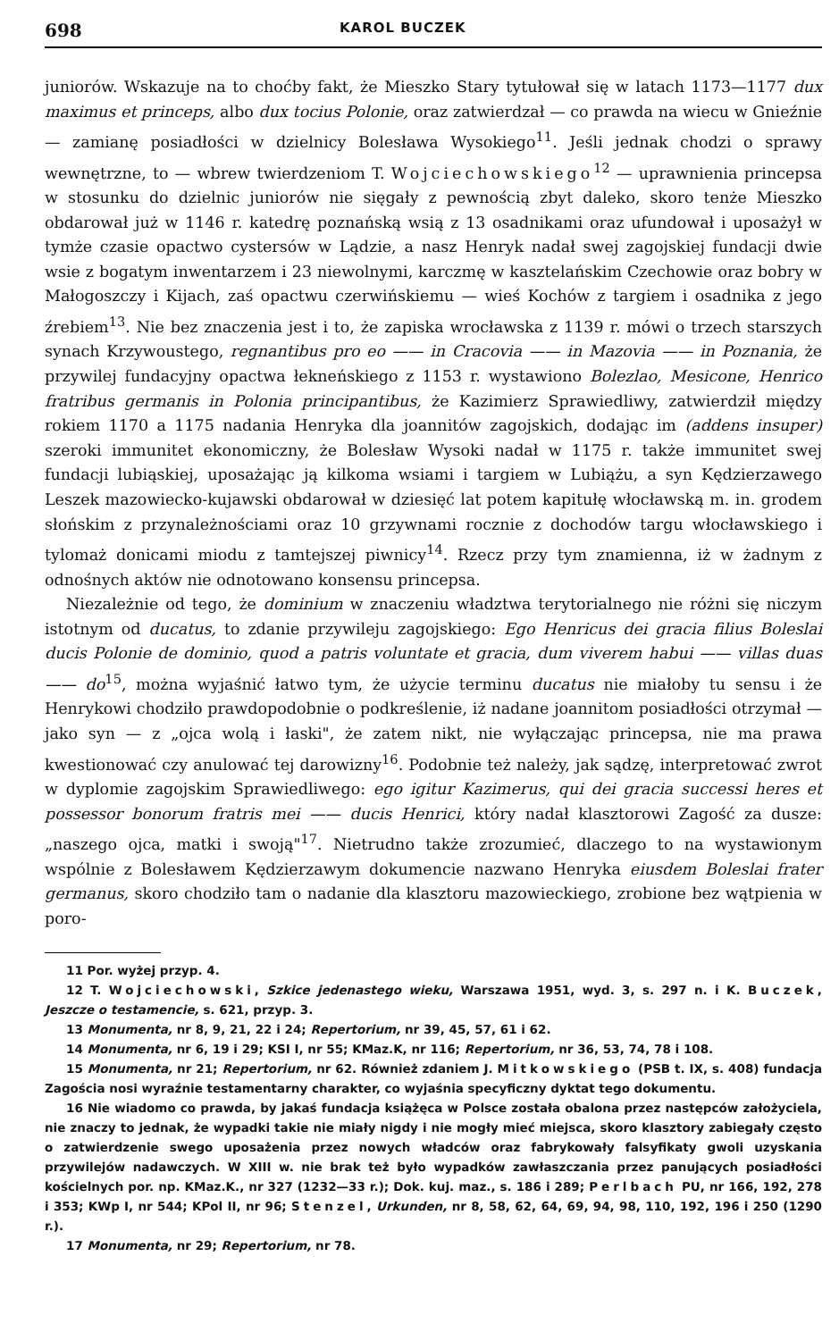698 KAROL BUCZEK
juniorów. Wskazuje na to choćby fakt, że Mieszko Stary tytułował się w latach 1173—1177 dux maximus et princeps, albo dux tocius Polonie, oraz zatwierdzał — co prawda na wiecu w Gnieźnie — zamianę posiadłości w dzielnicy Bolesława Wysokiego<sup>11</sup>. Jeśli jednak chodzi o sprawy wewnętrzne, to — wbrew twierdzeniom T. Wojciechowskiego<sup>12</sup> — uprawnienia princepsa w stosunku do dzielnic juniorów nie sięgały z pewnością zbyt daleko, skoro tenże Mieszko obdarował już w 1146 r. katedrę poznańską wsią z 13 osadnikami oraz ufundował i uposażył w tymże czasie opactwo cystersów w Lądzie, a nasz Henryk nadał swej zagojskiej fundacji dwie wsie z bogatym inwentarzem i 23 niewolnymi, karczmę w kasztelańskim Czechowie oraz bobry w Małogoszczy i Kijach, zaś opactwu czerwińskiemu — wieś Kochów z targiem i osadnika z jego źrebiem<sup>13</sup>. Nie bez znaczenia jest i to, że zapiska wrocławska z 1139 r. mówi o trzech starszych synach Krzywoustego, regnantibus pro eo —— in Cracovia —— in Mazovia —— in Poznania, że przywilej fundacyjny opactwa łekneńskiego z 1153 r. wystawiono Bolezlao, Mesicone, Henrico fratribus germanis in Polonia principantibus, że Kazimierz Sprawiedliwy, zatwierdził między rokiem 1170 a 1175 nadania Henryka dla joannitów zagojskich, dodając im (addens insuper) szeroki immunitet ekonomiczny, że Bolesław Wysoki nadał w 1175 r. także immunitet swej fundacji lubiąskiej, uposażając ją kilkoma wsiami i targiem w Lubiążu, a syn Kędzierzawego Leszek mazowiecko-kujawski obdarował w dziesięć lat potem kapitułę włocławską m. in. grodem słońskim z przynależnościami oraz 10 grzywnami rocznie z dochodów targu włocławskiego i tylomaż donicami miodu z tamtejszej piwnicy<sup>14</sup>. Rzecz przy tym znamienna, iż w żadnym z odnośnych aktów nie odnotowano konsensu princepsa.
Niezależnie od tego, że dominium w znaczeniu władztwa terytorialnego nie różni się niczym istotnym od ducatus, to zdanie przywileju zagojskiego: Ego Henricus dei gracia filius Boleslai ducis Polonie de dominio, quod a patris voluntate et gracia, dum viverem habui —— villas duas —— do<sup>15</sup>, można wyjaśnić łatwo tym, że użycie terminu ducatus nie miałoby tu sensu i że Henrykowi chodziło prawdopodobnie o podkreślenie, iż nadane joannitom posiadłości otrzymał — jako syn — z „ojca wolą i łaski", że zatem nikt, nie wyłączając princepsa, nie ma prawa kwestionować czy anulować tej darowizny<sup>16</sup>. Podobnie też należy, jak sądzę, interpretować zwrot w dyplomie zagojskim Sprawiedliwego: ego igitur Kazimerus, qui dei gracia successi heres et possessor bonorum fratris mei —— ducis Henrici, który nadał klasztorowi Zagość za dusze: „naszego ojca, matki i swoją"<sup>17</sup>. Nietrudno także zrozumieć, dlaczego to na wystawionym wspólnie z Bolesławem Kędzierzawym dokumencie nazwano Henryka eiusdem Boleslai frater germanus, skoro chodziło tam o nadanie dla klasztoru mazowieckiego, zrobione bez wątpienia w poro-
11 Por. wyżej przyp. 4.
12 T. Wojciechowski, Szkice jedenastego wieku, Warszawa 1951, wyd. 3, s. 297 n. i K. Buczek, Jeszcze o testamencie, s. 621, przyp. 3.
13 Monumenta, nr 8, 9, 21, 22 i 24; Repertorium, nr 39, 45, 57, 61 i 62.
14 Monumenta, nr 6, 19 i 29; KSI I, nr 55; KMaz.K, nr 116; Repertorium, nr 36, 53, 74, 78 i 108.
15 Monumenta, nr 21; Repertorium, nr 62. Również zdaniem J. Mitkowskiego (PSB t. IX, s. 408) fundacja Zagościa nosi wyraźnie testamentarny charakter, co wyjaśnia specyficzny dyktat tego dokumentu.
16 Nie wiadomo co prawda, by jakaś fundacja książęca w Polsce została obalona przez następców założyciela, nie znaczy to jednak, że wypadki takie nie miały nigdy i nie mogły mieć miejsca, skoro klasztory zabiegały często o zatwierdzenie swego uposażenia przez nowych władców oraz fabrykowały falsyfikaty gwoli uzyskania przywilejów nadawczych. W XIII w. nie brak też było wypadków zawłaszczania przez panujących posiadłości kościelnych por. np. KMaz.K., nr 327 (1232—33 r.); Dok. kuj. maz., s. 186 i 289; Perlbach PU, nr 166, 192, 278 i 353; KWp I, nr 544; KPol II, nr 96; Stenzel, Urkunden, nr 8, 58, 62, 64, 69, 94, 98, 110, 192, 196 i 250 (1290 r.).
17 Monumenta, nr 29; Repertorium, nr 78.